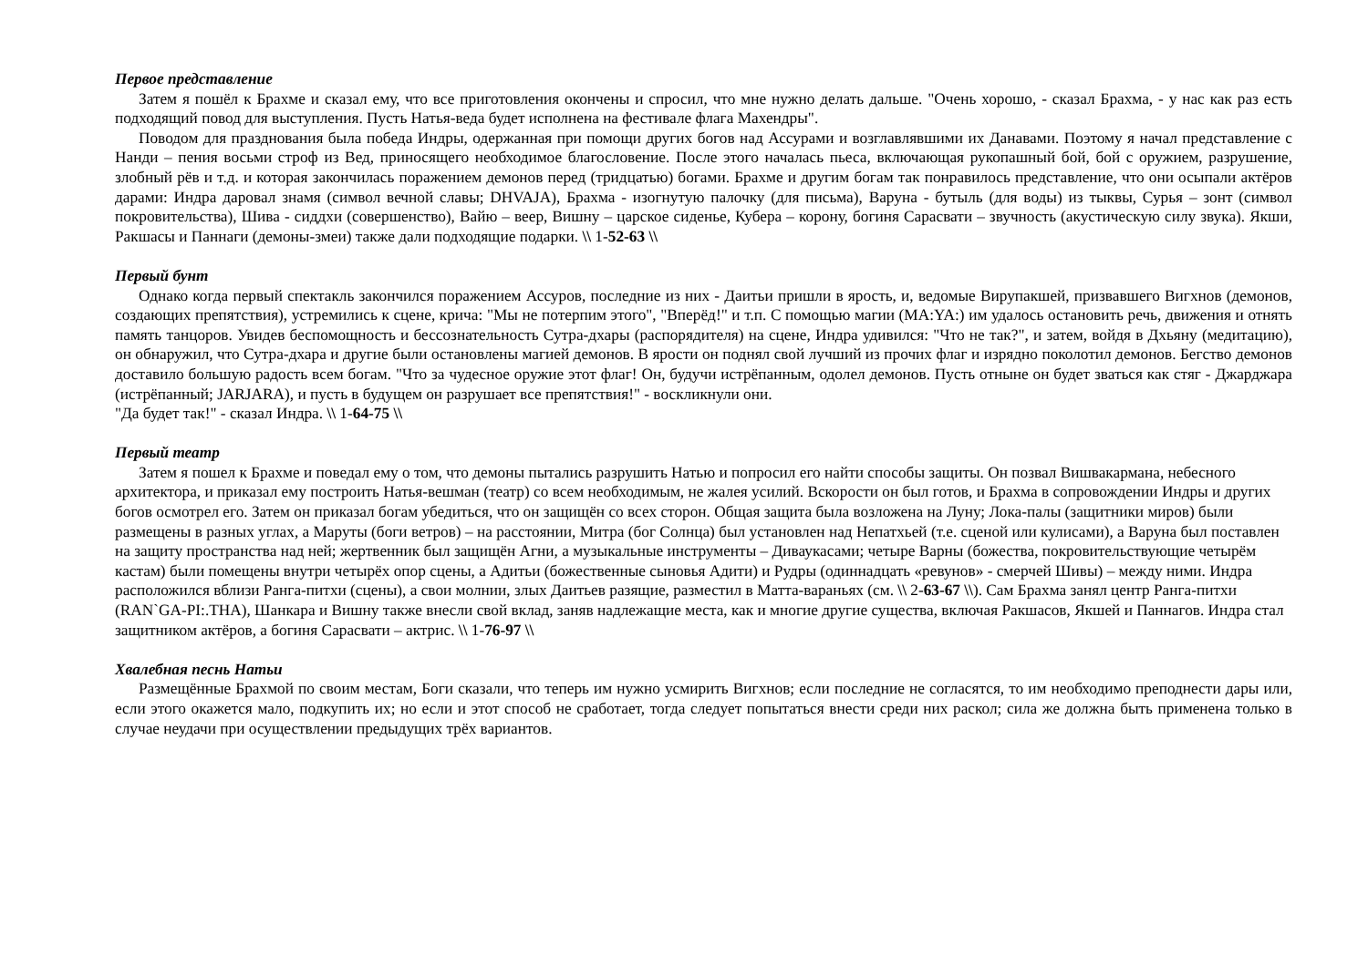Первое представление
Затем я пошёл к Брахме и сказал ему, что все приготовления окончены и спросил, что мне нужно делать дальше. "Очень хорошо, - сказал Брахма, - у нас как раз есть подходящий повод для выступления. Пусть Натья-веда будет исполнена на фестивале флага Махендры".
Поводом для празднования была победа Индры, одержанная при помощи других богов над Ассурами и возглавлявшими их Данавами. Поэтому я начал представление с Нанди – пения восьми строф из Вед, приносящего необходимое благословение. После этого началась пьеса, включающая рукопашный бой, бой с оружием, разрушение, злобный рёв и т.д. и которая закончилась поражением демонов перед (тридцатью) богами. Брахме и другим богам так понравилось представление, что они осыпали актёров дарами: Индра даровал знамя (символ вечной славы; DHVAJA), Брахма - изогнутую палочку (для письма), Варуна - бутыль (для воды) из тыквы, Сурья – зонт (символ покровительства), Шива - сиддхи (совершенство), Вайю – веер, Вишну – царское сиденье, Кубера – корону, богиня Сарасвати – звучность (акустическую силу звука). Якши, Ракшасы и Паннаги (демоны-змеи) также дали подходящие подарки. \\ 1-52-63 \\
Первый бунт
Однако когда первый спектакль закончился поражением Ассуров, последние из них - Даитьи пришли в ярость, и, ведомые Вирупакшей, призвавшего Вигхнов (демонов, создающих препятствия), устремились к сцене, крича: "Мы не потерпим этого", "Вперёд!" и т.п. С помощью магии (MA:YA:) им удалось остановить речь, движения и отнять память танцоров. Увидев беспомощность и бессознательность Сутра-дхары (распорядителя) на сцене, Индра удивился: "Что не так?", и затем, войдя в Дхьяну (медитацию), он обнаружил, что Сутра-дхара и другие были остановлены магией демонов. В ярости он поднял свой лучший из прочих флаг и изрядно поколотил демонов. Бегство демонов доставило большую радость всем богам. "Что за чудесное оружие этот флаг! Он, будучи истрёпанным, одолел демонов. Пусть отныне он будет зваться как стяг - Джарджара (истрёпанный; JARJARA), и пусть в будущем он разрушает все препятствия!" - воскликнули они.
"Да будет так!" - сказал Индра. \\ 1-64-75 \\
Первый театр
Затем я пошел к Брахме и поведал ему о том, что демоны пытались разрушить Натью и попросил его найти способы защиты. Он позвал Вишвакармана, небесного архитектора, и приказал ему построить Натья-вешман (театр) со всем необходимым, не жалея усилий. Вскорости он был готов, и Брахма в сопровождении Индры и других богов осмотрел его. Затем он приказал богам убедиться, что он защищён со всех сторон. Общая защита была возложена на Луну; Лока-палы (защитники миров) были размещены в разных углах, а Маруты (боги ветров) – на расстоянии, Митра (бог Солнца) был установлен над Непатхьей (т.е. сценой или кулисами), а Варуна был поставлен на защиту пространства над ней; жертвенник был защищён Агни, а музыкальные инструменты – Диваукасами; четыре Варны (божества, покровительствующие четырём кастам) были помещены внутри четырёх опор сцены, а Адитьи (божественные сыновья Адити) и Рудры (одиннадцать «ревунов» - смерчей Шивы) – между ними. Индра расположился вблизи Ранга-питхи (сцены), а свои молнии, злых Даитьев разящие, разместил в Матта-вараньях (см. \\ 2-63-67 \\). Сам Брахма занял центр Ранга-питхи (RAN`GA-PI:.THA), Шанкара и Вишну также внесли свой вклад, заняв надлежащие места, как и многие другие существа, включая Ракшасов, Якшей и Паннагов. Индра стал защитником актёров, а богиня Сарасвати – актрис. \\ 1-76-97 \\
Хвалебная песнь Натьи
Размещённые Брахмой по своим местам, Боги сказали, что теперь им нужно усмирить Вигхнов; если последние не согласятся, то им необходимо преподнести дары или, если этого окажется мало, подкупить их; но если и этот способ не сработает, тогда следует попытаться внести среди них раскол; сила же должна быть применена только в случае неудачи при осуществлении предыдущих трёх вариантов.